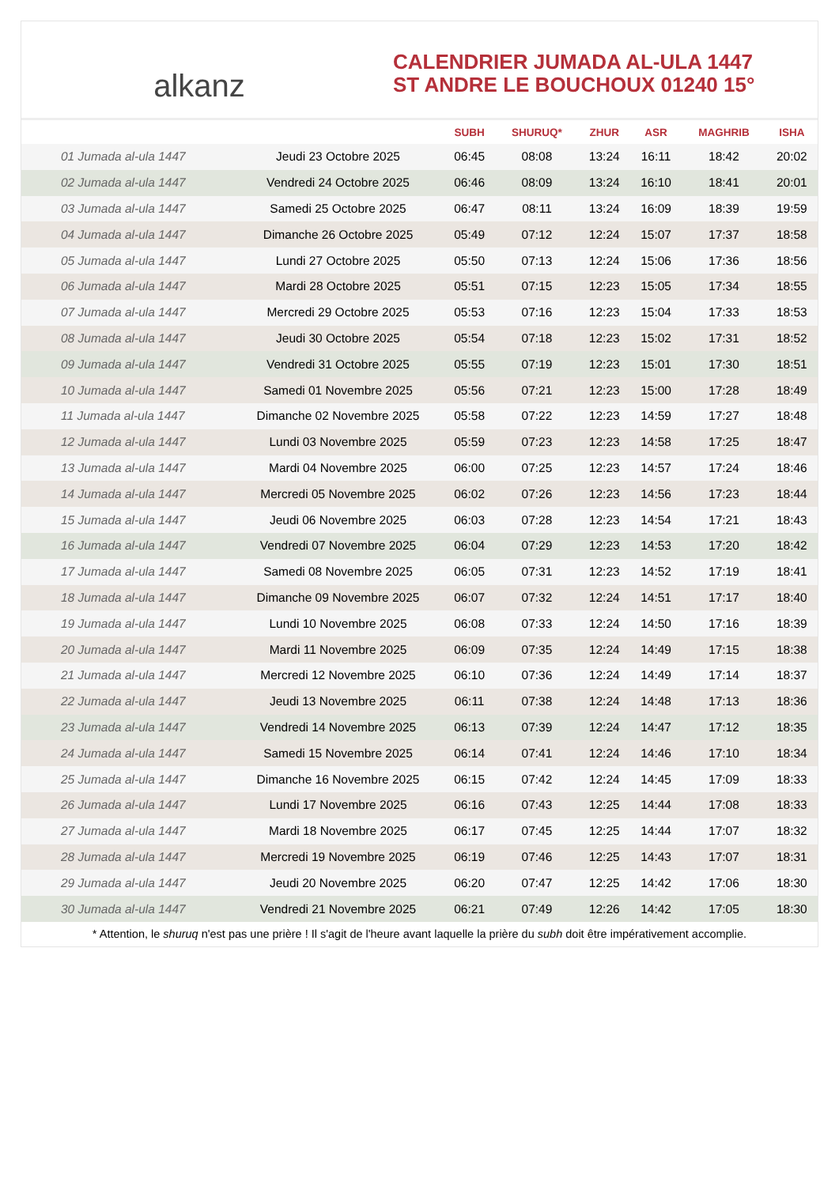alkanz
CALENDRIER JUMADA AL-ULA 1447
ST ANDRE LE BOUCHOUX 01240 15°
| | | SUBH | SHURUQ* | ZHUR | ASR | MAGHRIB | ISHA |
| --- | --- | --- | --- | --- | --- | --- | --- |
| 01 Jumada al-ula 1447 | Jeudi 23 Octobre 2025 | 06:45 | 08:08 | 13:24 | 16:11 | 18:42 | 20:02 |
| 02 Jumada al-ula 1447 | Vendredi 24 Octobre 2025 | 06:46 | 08:09 | 13:24 | 16:10 | 18:41 | 20:01 |
| 03 Jumada al-ula 1447 | Samedi 25 Octobre 2025 | 06:47 | 08:11 | 13:24 | 16:09 | 18:39 | 19:59 |
| 04 Jumada al-ula 1447 | Dimanche 26 Octobre 2025 | 05:49 | 07:12 | 12:24 | 15:07 | 17:37 | 18:58 |
| 05 Jumada al-ula 1447 | Lundi 27 Octobre 2025 | 05:50 | 07:13 | 12:24 | 15:06 | 17:36 | 18:56 |
| 06 Jumada al-ula 1447 | Mardi 28 Octobre 2025 | 05:51 | 07:15 | 12:23 | 15:05 | 17:34 | 18:55 |
| 07 Jumada al-ula 1447 | Mercredi 29 Octobre 2025 | 05:53 | 07:16 | 12:23 | 15:04 | 17:33 | 18:53 |
| 08 Jumada al-ula 1447 | Jeudi 30 Octobre 2025 | 05:54 | 07:18 | 12:23 | 15:02 | 17:31 | 18:52 |
| 09 Jumada al-ula 1447 | Vendredi 31 Octobre 2025 | 05:55 | 07:19 | 12:23 | 15:01 | 17:30 | 18:51 |
| 10 Jumada al-ula 1447 | Samedi 01 Novembre 2025 | 05:56 | 07:21 | 12:23 | 15:00 | 17:28 | 18:49 |
| 11 Jumada al-ula 1447 | Dimanche 02 Novembre 2025 | 05:58 | 07:22 | 12:23 | 14:59 | 17:27 | 18:48 |
| 12 Jumada al-ula 1447 | Lundi 03 Novembre 2025 | 05:59 | 07:23 | 12:23 | 14:58 | 17:25 | 18:47 |
| 13 Jumada al-ula 1447 | Mardi 04 Novembre 2025 | 06:00 | 07:25 | 12:23 | 14:57 | 17:24 | 18:46 |
| 14 Jumada al-ula 1447 | Mercredi 05 Novembre 2025 | 06:02 | 07:26 | 12:23 | 14:56 | 17:23 | 18:44 |
| 15 Jumada al-ula 1447 | Jeudi 06 Novembre 2025 | 06:03 | 07:28 | 12:23 | 14:54 | 17:21 | 18:43 |
| 16 Jumada al-ula 1447 | Vendredi 07 Novembre 2025 | 06:04 | 07:29 | 12:23 | 14:53 | 17:20 | 18:42 |
| 17 Jumada al-ula 1447 | Samedi 08 Novembre 2025 | 06:05 | 07:31 | 12:23 | 14:52 | 17:19 | 18:41 |
| 18 Jumada al-ula 1447 | Dimanche 09 Novembre 2025 | 06:07 | 07:32 | 12:24 | 14:51 | 17:17 | 18:40 |
| 19 Jumada al-ula 1447 | Lundi 10 Novembre 2025 | 06:08 | 07:33 | 12:24 | 14:50 | 17:16 | 18:39 |
| 20 Jumada al-ula 1447 | Mardi 11 Novembre 2025 | 06:09 | 07:35 | 12:24 | 14:49 | 17:15 | 18:38 |
| 21 Jumada al-ula 1447 | Mercredi 12 Novembre 2025 | 06:10 | 07:36 | 12:24 | 14:49 | 17:14 | 18:37 |
| 22 Jumada al-ula 1447 | Jeudi 13 Novembre 2025 | 06:11 | 07:38 | 12:24 | 14:48 | 17:13 | 18:36 |
| 23 Jumada al-ula 1447 | Vendredi 14 Novembre 2025 | 06:13 | 07:39 | 12:24 | 14:47 | 17:12 | 18:35 |
| 24 Jumada al-ula 1447 | Samedi 15 Novembre 2025 | 06:14 | 07:41 | 12:24 | 14:46 | 17:10 | 18:34 |
| 25 Jumada al-ula 1447 | Dimanche 16 Novembre 2025 | 06:15 | 07:42 | 12:24 | 14:45 | 17:09 | 18:33 |
| 26 Jumada al-ula 1447 | Lundi 17 Novembre 2025 | 06:16 | 07:43 | 12:25 | 14:44 | 17:08 | 18:33 |
| 27 Jumada al-ula 1447 | Mardi 18 Novembre 2025 | 06:17 | 07:45 | 12:25 | 14:44 | 17:07 | 18:32 |
| 28 Jumada al-ula 1447 | Mercredi 19 Novembre 2025 | 06:19 | 07:46 | 12:25 | 14:43 | 17:07 | 18:31 |
| 29 Jumada al-ula 1447 | Jeudi 20 Novembre 2025 | 06:20 | 07:47 | 12:25 | 14:42 | 17:06 | 18:30 |
| 30 Jumada al-ula 1447 | Vendredi 21 Novembre 2025 | 06:21 | 07:49 | 12:26 | 14:42 | 17:05 | 18:30 |
* Attention, le shuruq n'est pas une prière ! Il s'agit de l'heure avant laquelle la prière du subh doit être impérativement accomplie.